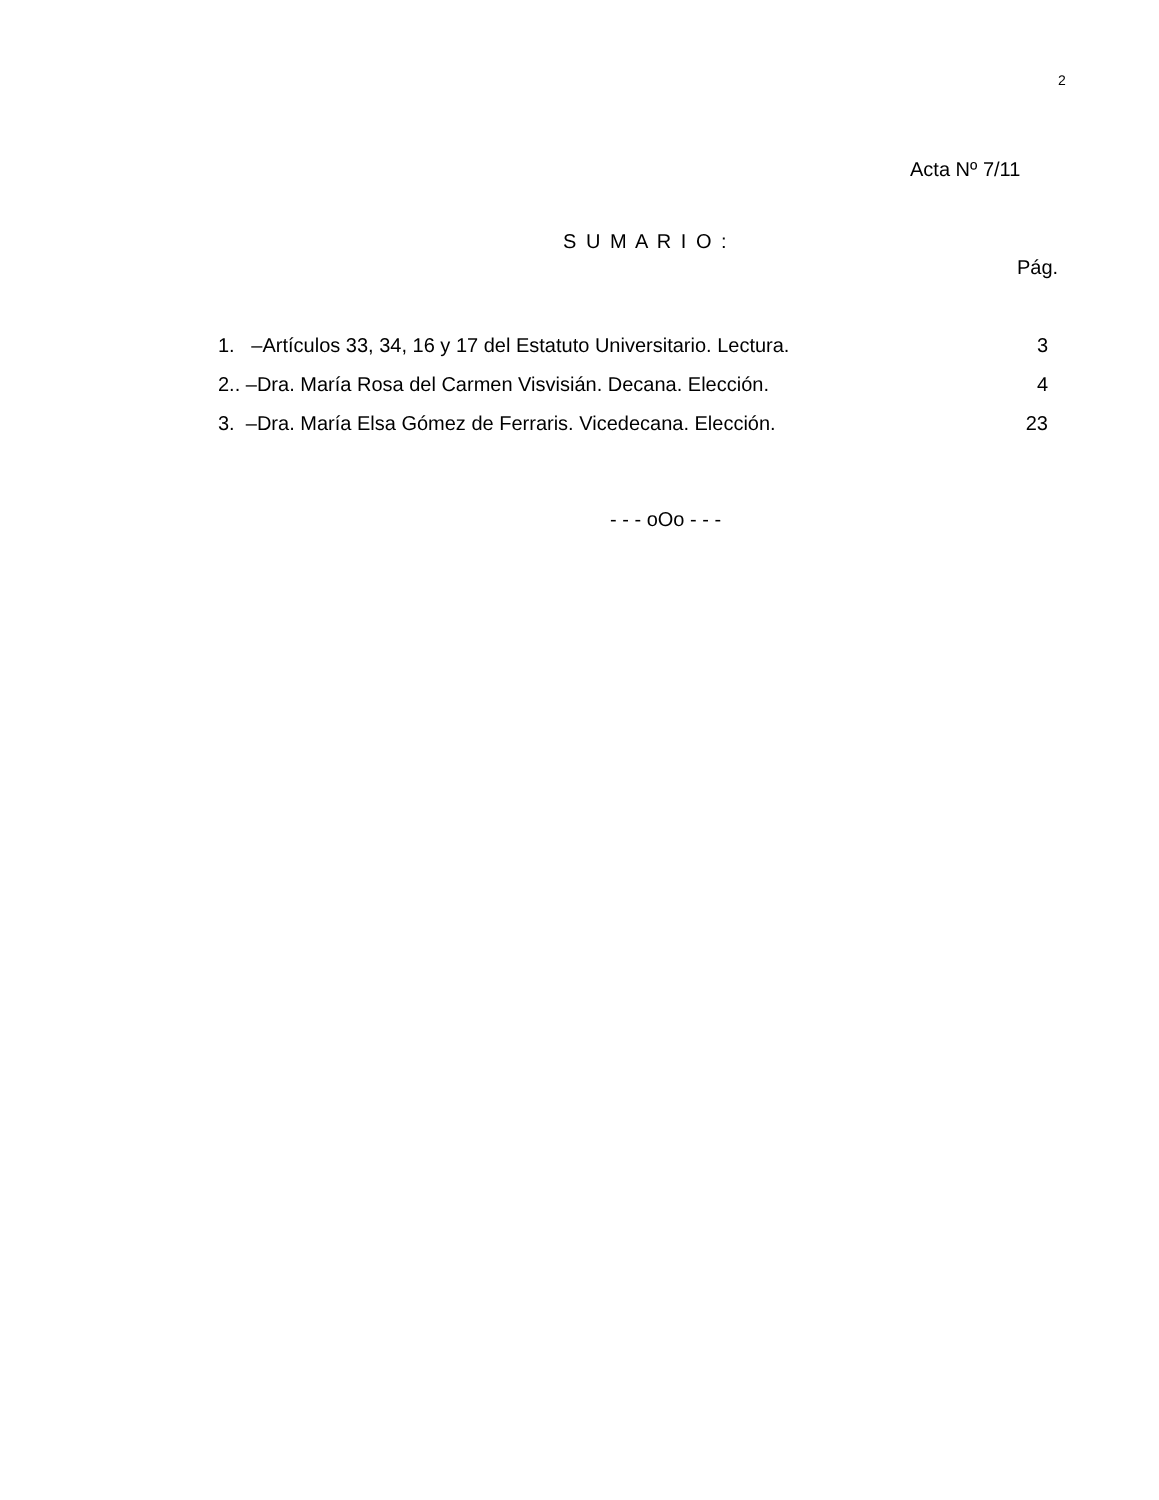2
Acta Nº 7/11
S U M A R I O :
Pág.
1. –Artículos 33, 34, 16 y 17 del Estatuto Universitario. Lectura. 3
2.. –Dra. María Rosa del Carmen Visvisián. Decana. Elección. 4
3. –Dra. María Elsa Gómez de Ferraris. Vicedecana. Elección. 23
- - - oOo - - -